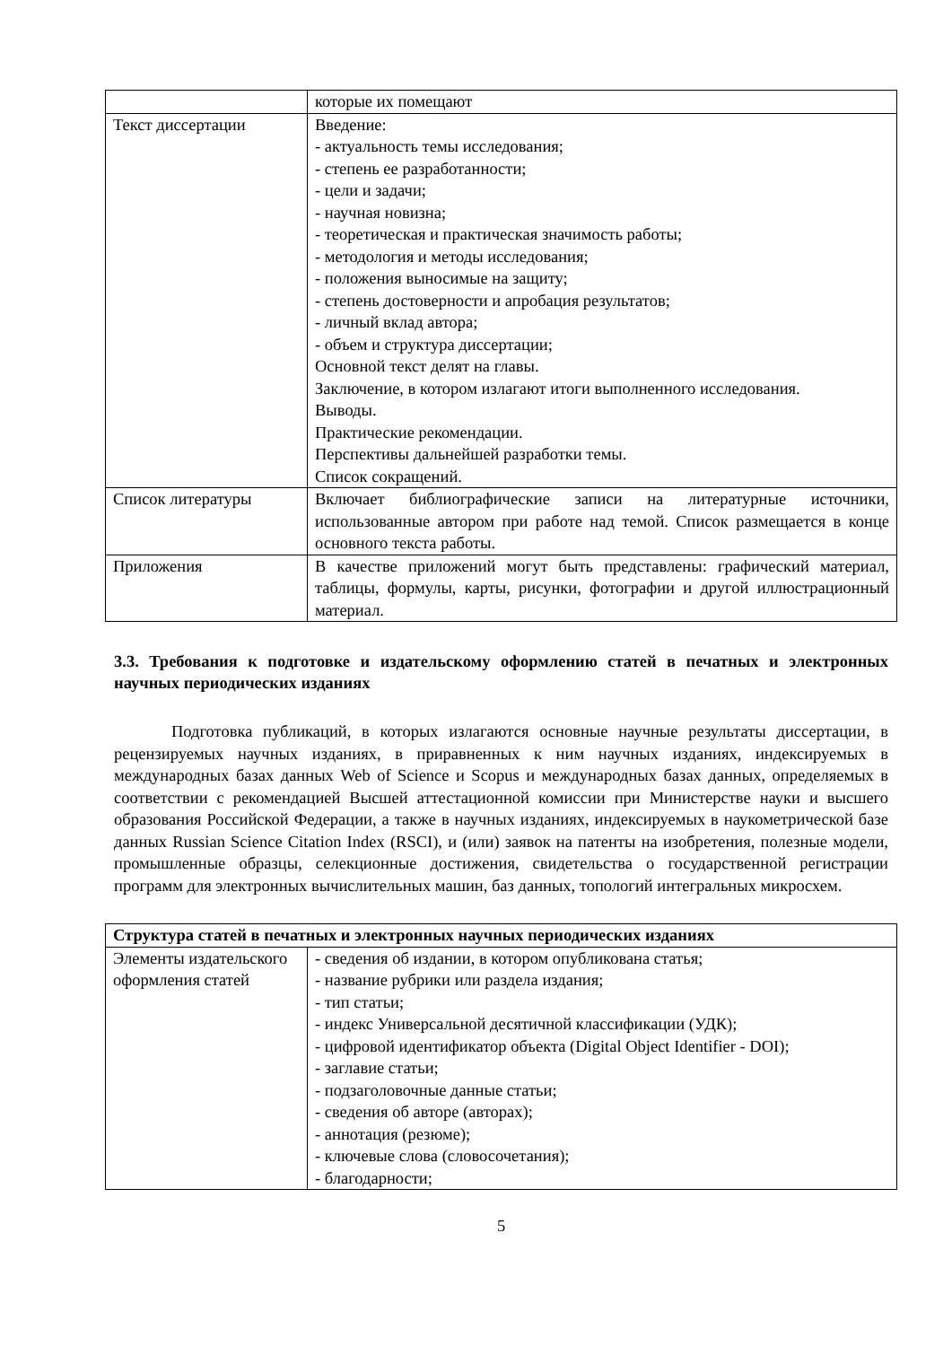| | которые их помещают |
| Текст диссертации | Введение: - актуальность темы исследования; - степень ее разработанности; - цели и задачи; - научная новизна; - теоретическая и практическая значимость работы; - методология и методы исследования; - положения выносимые на защиту; - степень достоверности и апробация результатов; - личный вклад автора; - объем и структура диссертации; Основной текст делят на главы. Заключение, в котором излагают итоги выполненного исследования. Выводы. Практические рекомендации. Перспективы дальнейшей разработки темы. Список сокращений. |
| Список литературы | Включает библиографические записи на литературные источники, использованные автором при работе над темой. Список размещается в конце основного текста работы. |
| Приложения | В качестве приложений могут быть представлены: графический материал, таблицы, формулы, карты, рисунки, фотографии и другой иллюстрационный материал. |
3.3. Требования к подготовке и издательскому оформлению статей в печатных и электронных научных периодических изданиях
Подготовка публикаций, в которых излагаются основные научные результаты диссертации, в рецензируемых научных изданиях, в приравненных к ним научных изданиях, индексируемых в международных базах данных Web of Science и Scopus и международных базах данных, определяемых в соответствии с рекомендацией Высшей аттестационной комиссии при Министерстве науки и высшего образования Российской Федерации, а также в научных изданиях, индексируемых в наукометрической базе данных Russian Science Citation Index (RSCI), и (или) заявок на патенты на изобретения, полезные модели, промышленные образцы, селекционные достижения, свидетельства о государственной регистрации программ для электронных вычислительных машин, баз данных, топологий интегральных микросхем.
| Структура статей в печатных и электронных научных периодических изданиях | |
| --- | --- |
| Элементы издательского оформления статей | - сведения об издании, в котором опубликована статья; - название рубрики или раздела издания; - тип статьи; - индекс Универсальной десятичной классификации (УДК); - цифровой идентификатор объекта (Digital Object Identifier - DOI); - заглавие статьи; - подзаголовочные данные статьи; - сведения об авторе (авторах); - аннотация (резюме); - ключевые слова (словосочетания); - благодарности; |
5